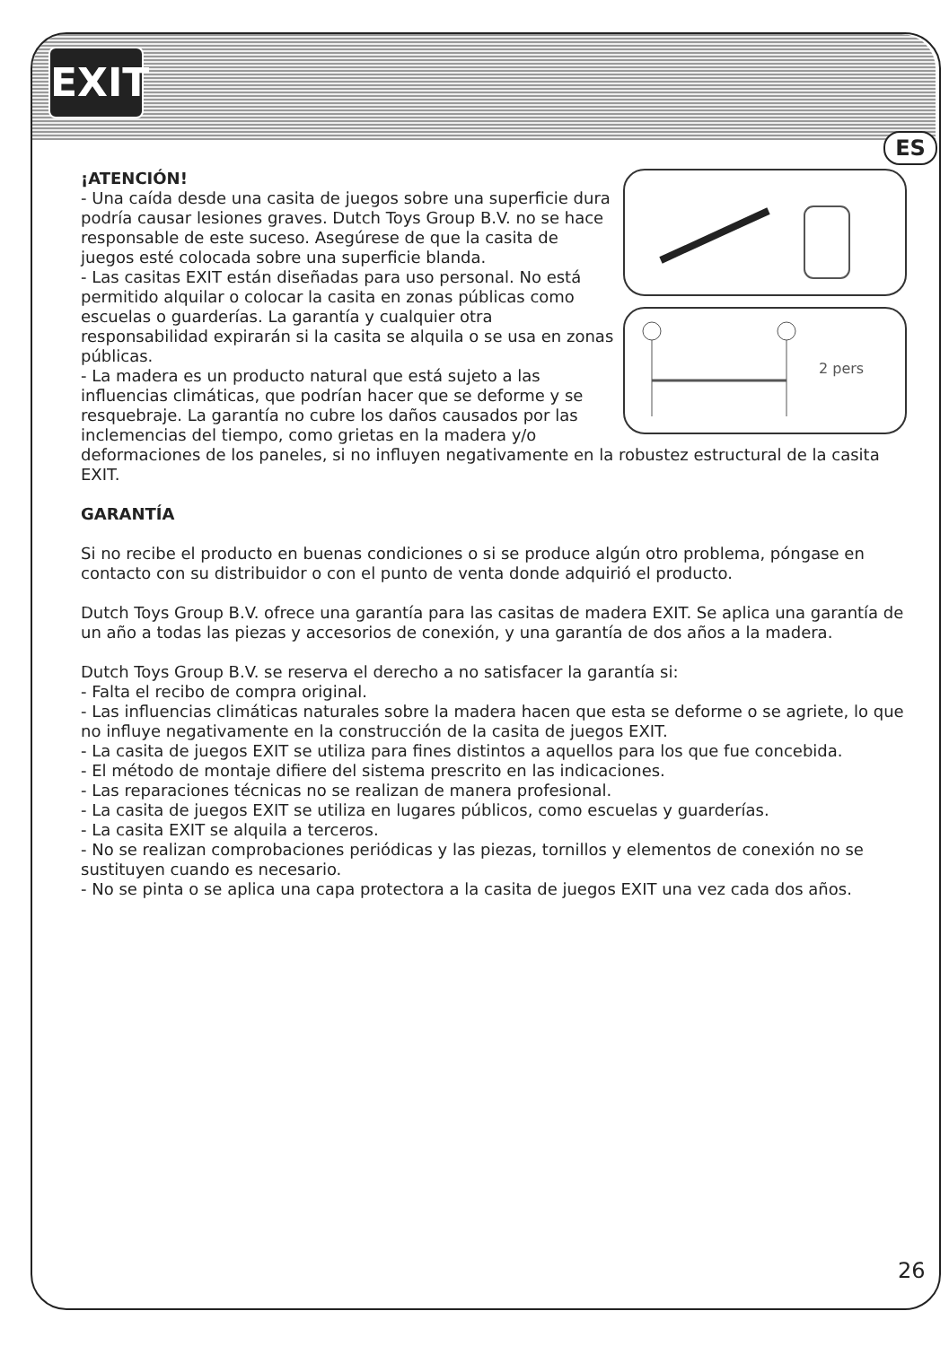EXIT
ES
2 pers
¡ATENCIÓN!
- Una caída desde una casita de juegos sobre una superficie dura podría causar lesiones graves. Dutch Toys Group B.V. no se hace responsable de este suceso. Asegúrese de que la casita de juegos esté colocada sobre una superficie blanda.
- Las casitas EXIT están diseñadas para uso personal. No está permitido alquilar o colocar la casita en zonas públicas como escuelas o guarderías. La garantía y cualquier otra responsabilidad expirarán si la casita se alquila o se usa en zonas públicas.
- La madera es un producto natural que está sujeto a las influencias climáticas, que podrían hacer que se deforme y se resquebraje. La garantía no cubre los daños causados por las inclemencias del tiempo, como grietas en la madera y/o deformaciones de los paneles, si no influyen negativamente en la robustez estructural de la casita EXIT.
GARANTÍA
Si no recibe el producto en buenas condiciones o si se produce algún otro problema, póngase en contacto con su distribuidor o con el punto de venta donde adquirió el producto.
Dutch Toys Group B.V. ofrece una garantía para las casitas de madera EXIT. Se aplica una garantía de un año a todas las piezas y accesorios de conexión, y una garantía de dos años a la madera.
Dutch Toys Group B.V. se reserva el derecho a no satisfacer la garantía si:
- Falta el recibo de compra original.
- Las influencias climáticas naturales sobre la madera hacen que esta se deforme o se agriete, lo que no influye negativamente en la construcción de la casita de juegos EXIT.
- La casita de juegos EXIT se utiliza para fines distintos a aquellos para los que fue concebida.
- El método de montaje difiere del sistema prescrito en las indicaciones.
- Las reparaciones técnicas no se realizan de manera profesional.
- La casita de juegos EXIT se utiliza en lugares públicos, como escuelas y guarderías.
- La casita EXIT se alquila a terceros.
- No se realizan comprobaciones periódicas y las piezas, tornillos y elementos de conexión no se sustituyen cuando es necesario.
- No se pinta o se aplica una capa protectora a la casita de juegos EXIT una vez cada dos años.
26